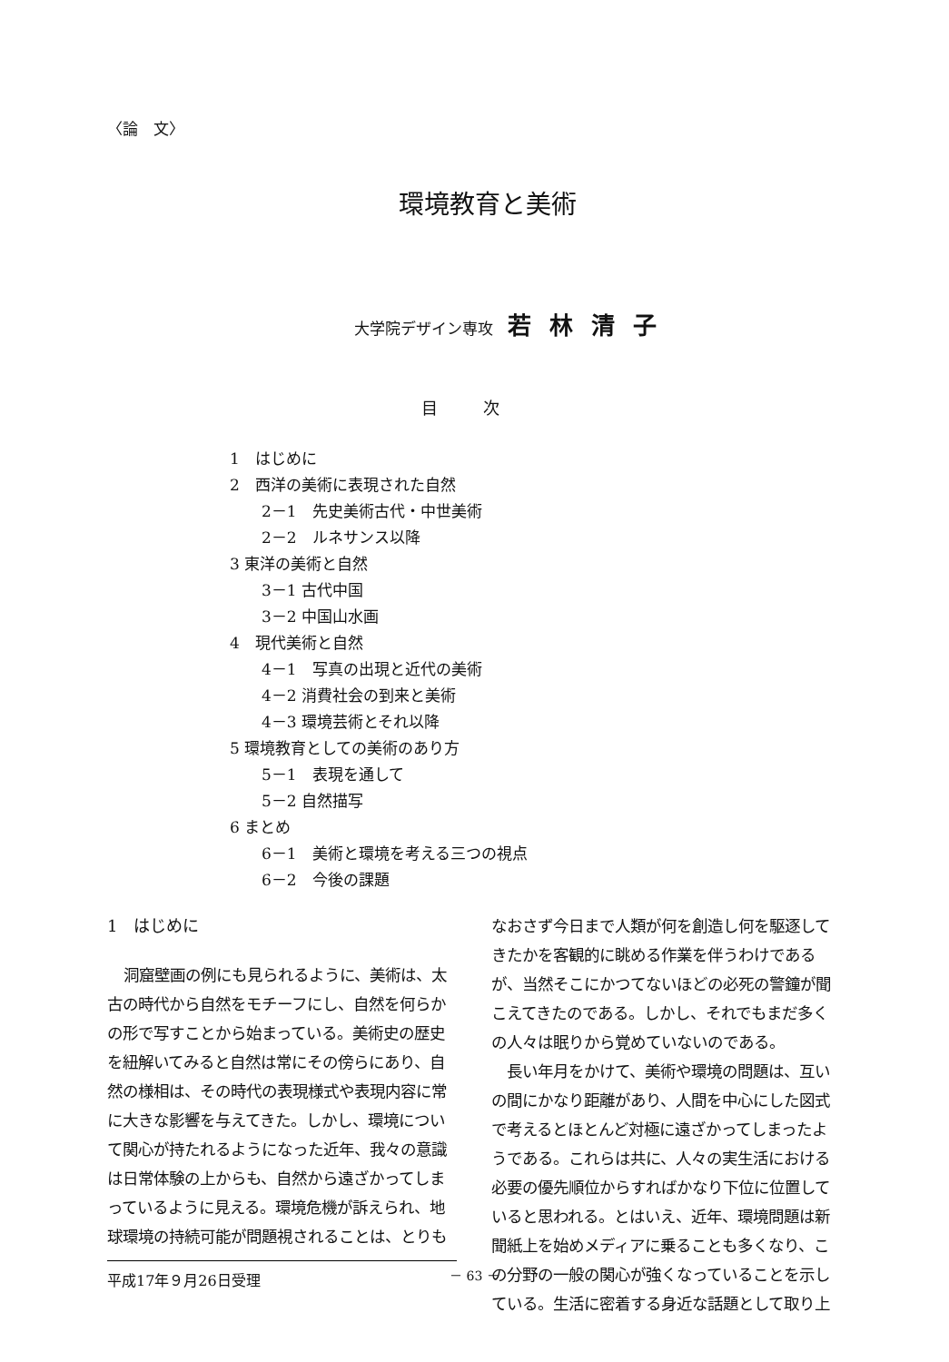〈論　文〉
環境教育と美術
大学院デザイン専攻 若林清子
目次
1　はじめに
2　西洋の美術に表現された自然
2－1　先史美術古代・中世美術
2－2　ルネサンス以降
3 東洋の美術と自然
3－1 古代中国
3－2 中国山水画
4　現代美術と自然
4－1　写真の出現と近代の美術
4－2 消費社会の到来と美術
4－3 環境芸術とそれ以降
5 環境教育としての美術のあり方
5－1　表現を通して
5－2 自然描写
6 まとめ
6－1　美術と環境を考える三つの視点
6－2　今後の課題
1　はじめに
洞窟壁画の例にも見られるように、美術は、太古の時代から自然をモチーフにし、自然を何らかの形で写すことから始まっている。美術史の歴史を紐解いてみると自然は常にその傍らにあり、自然の様相は、その時代の表現様式や表現内容に常に大きな影響を与えてきた。しかし、環境について関心が持たれるようになった近年、我々の意識は日常体験の上からも、自然から遠ざかってしまっているように見える。環境危機が訴えられ、地球環境の持続可能が問題視されることは、とりも
平成17年９月26日受理
なおさず今日まで人類が何を創造し何を駆逐してきたかを客観的に眺める作業を伴うわけであるが、当然そこにかつてないほどの必死の警鐘が聞こえてきたのである。しかし、それでもまだ多くの人々は眠りから覚めていないのである。
長い年月をかけて、美術や環境の問題は、互いの間にかなり距離があり、人間を中心にした図式で考えるとほとんど対極に遠ざかってしまったようである。これらは共に、人々の実生活における必要の優先順位からすればかなり下位に位置していると思われる。とはいえ、近年、環境問題は新聞紙上を始めメディアに乗ることも多くなり、この分野の一般の関心が強くなっていることを示している。生活に密着する身近な話題として取り上
－ 63 －